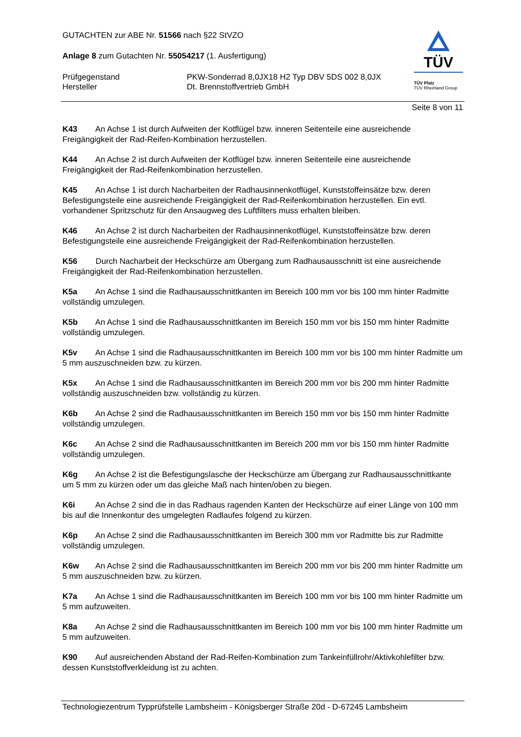TÜV
TÜV Pfalz
TÜV Rheinland Group
GUTACHTEN zur ABE Nr. 51566 nach §22 StVZO
Anlage 8 zum Gutachten Nr. 55054217 (1. Ausfertigung)
Prüfgegenstand PKW-Sonderrad 8,0JX18 H2 Typ DBV 5DS 002 8,0JX
Hersteller Dt. Brennstoffvertrieb GmbH
Seite 8 von 11
K43 An Achse 1 ist durch Aufweiten der Kotflügel bzw. inneren Seitenteile eine ausreichende Freigängigkeit der Rad-Reifen-Kombination herzustellen.
K44 An Achse 2 ist durch Aufweiten der Kotflügel bzw. inneren Seitenteile eine ausreichende Freigängigkeit der Rad-Reifenkombination herzustellen.
K45 An Achse 1 ist durch Nacharbeiten der Radhausinnenkotflügel, Kunststoffeinsätze bzw. deren Befestigungsteile eine ausreichende Freigängigkeit der Rad-Reifenkombination herzustellen. Ein evtl. vorhandener Spritzschutz für den Ansaugweg des Luftfilters muss erhalten bleiben.
K46 An Achse 2 ist durch Nacharbeiten der Radhausinnenkotflügel, Kunststoffeinsätze bzw. deren Befestigungsteile eine ausreichende Freigängigkeit der Rad-Reifenkombination herzustellen.
K56 Durch Nacharbeit der Heckschürze am Übergang zum Radhausausschnitt ist eine ausreichende Freigängigkeit der Rad-Reifenkombination herzustellen.
K5a An Achse 1 sind die Radhausausschnittkanten im Bereich 100 mm vor bis 100 mm hinter Radmitte vollständig umzulegen.
K5b An Achse 1 sind die Radhausausschnittkanten im Bereich 150 mm vor bis 150 mm hinter Radmitte vollständig umzulegen.
K5v An Achse 1 sind die Radhausausschnittkanten im Bereich 100 mm vor bis 100 mm hinter Radmitte um 5 mm auszuschneiden bzw. zu kürzen.
K5x An Achse 1 sind die Radhausausschnittkanten im Bereich 200 mm vor bis 200 mm hinter Radmitte vollständig auszuschneiden bzw. vollständig zu kürzen.
K6b An Achse 2 sind die Radhausausschnittkanten im Bereich 150 mm vor bis 150 mm hinter Radmitte vollständig umzulegen.
K6c An Achse 2 sind die Radhausausschnittkanten im Bereich 200 mm vor bis 150 mm hinter Radmitte vollständig umzulegen.
K6g An Achse 2 ist die Befestigungslasche der Heckschürze am Übergang zur Radhausausschnittkante um 5 mm zu kürzen oder um das gleiche Maß nach hinten/oben zu biegen.
K6i An Achse 2 sind die in das Radhaus ragenden Kanten der Heckschürze auf einer Länge von 100 mm bis auf die Innenkontur des umgelegten Radlaufes folgend zu kürzen.
K6p An Achse 2 sind die Radhausausschnittkanten im Bereich 300 mm vor Radmitte bis zur Radmitte vollständig umzulegen.
K6w An Achse 2 sind die Radhausausschnittkanten im Bereich 200 mm vor bis 200 mm hinter Radmitte um 5 mm auszuschneiden bzw. zu kürzen.
K7a An Achse 1 sind die Radhausausschnittkanten im Bereich 100 mm vor bis 100 mm hinter Radmitte um 5 mm aufzuweiten.
K8a An Achse 2 sind die Radhausausschnittkanten im Bereich 100 mm vor bis 100 mm hinter Radmitte um 5 mm aufzuweiten.
K90 Auf ausreichenden Abstand der Rad-Reifen-Kombination zum Tankeinfüllrohr/Aktivkohlefilter bzw. dessen Kunststoffverkleidung ist zu achten.
Technologiezentrum Typprüfstelle Lambsheim - Königsberger Straße 20d - D-67245 Lambsheim